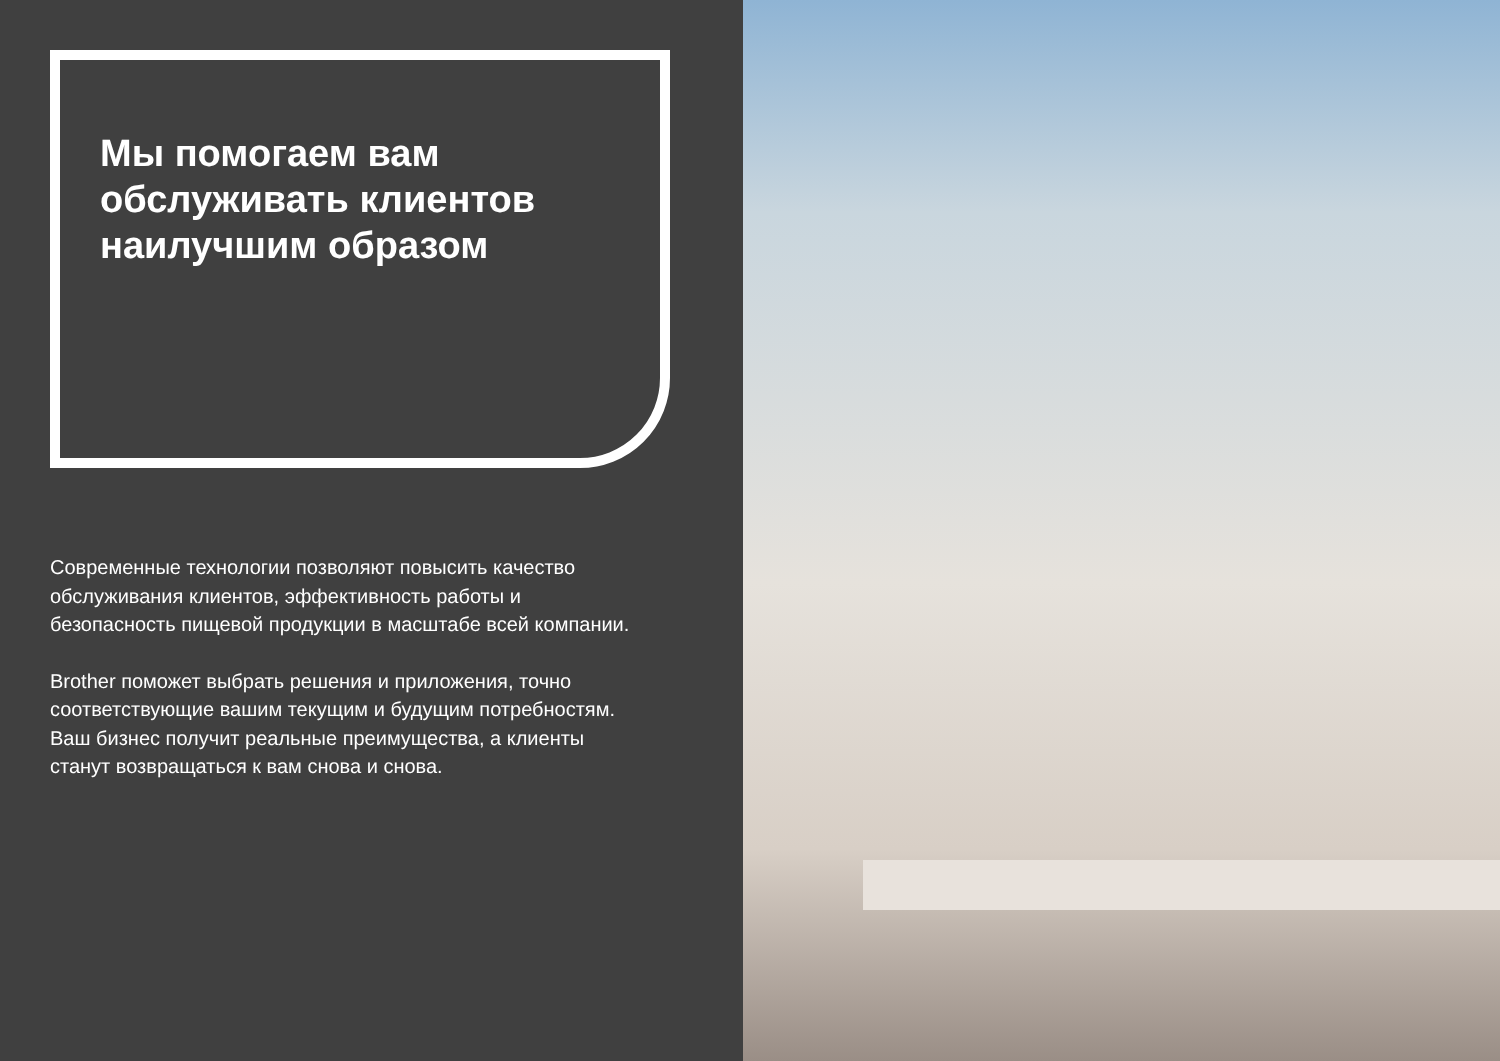Мы помогаем вам обслуживать клиентов наилучшим образом
Современные технологии позволяют повысить качество обслуживания клиентов, эффективность работы и безопасность пищевой продукции в масштабе всей компании.
Brother поможет выбрать решения и приложения, точно соответствующие вашим текущим и будущим потребностям. Ваш бизнес получит реальные преимущества, а клиенты станут возвращаться к вам снова и снова.